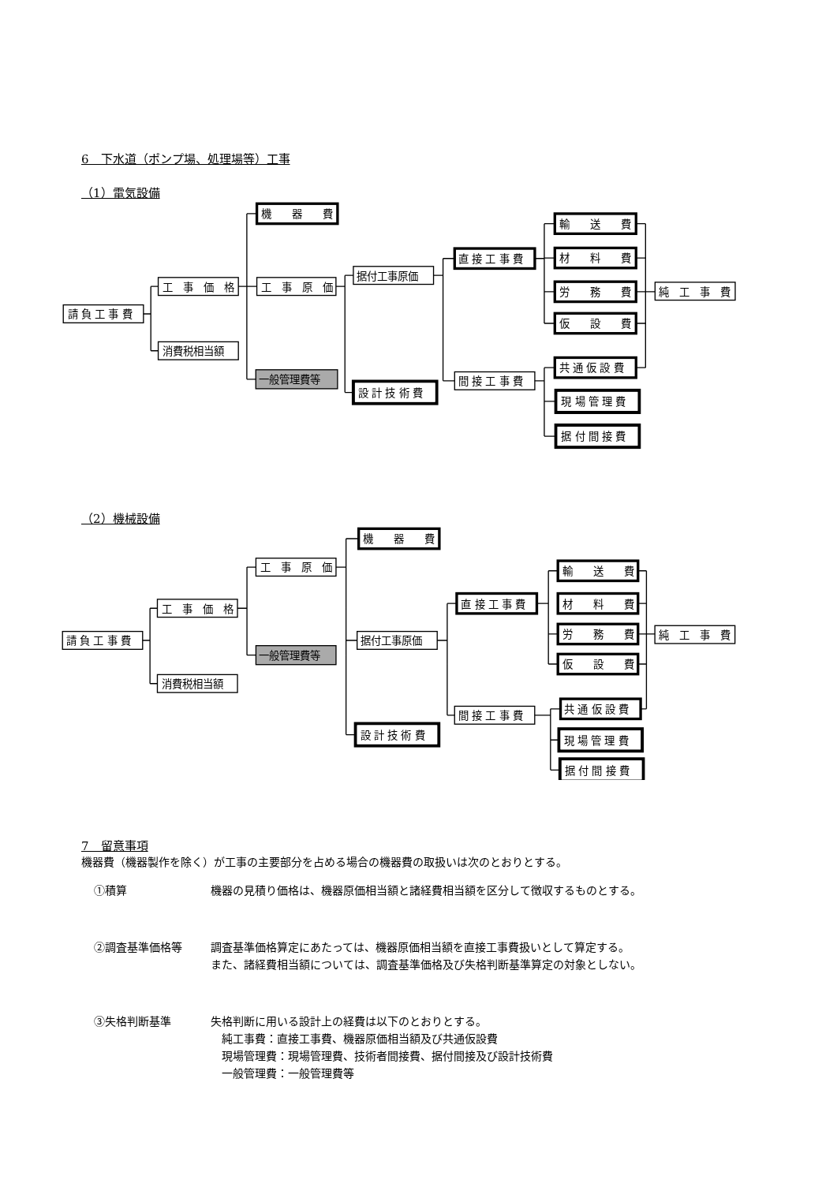6　下水道（ポンプ場、処理場等）工事
（1）電気設備
請 負 工 事 費
工　事　価　格
消費税相当額
機　　器　　費
工　事　原　価
一般管理費等
据付工事原価
設 計 技 術 費
直 接 工 事 費
間 接 工 事 費
輸　　送　　費
材　　料　　費
労　　務　　費
仮　　設　　費
共 通 仮 設 費
現 場 管 理 費
据 付 間 接 費
純　工　事　費
（2）機械設備
請 負 工 事 費
工　事　価　格
消費税相当額
工　事　原　価
一般管理費等
機　　器　　費
据付工事原価
設 計 技 術 費
直 接 工 事 費
間 接 工 事 費
輸　　送　　費
材　　料　　費
労　　務　　費
仮　　設　　費
共 通 仮 設 費
現 場 管 理 費
据 付 間 接 費
純　工　事　費
7　留意事項
機器費（機器製作を除く）が工事の主要部分を占める場合の機器費の取扱いは次のとおりとする。
①積算 機器の見積り価格は、機器原価相当額と諸経費相当額を区分して徴収するものとする。
②調査基準価格等 調査基準価格算定にあたっては、機器原価相当額を直接工事費扱いとして算定する。
また、諸経費相当額については、調査基準価格及び失格判断基準算定の対象としない。
③失格判断基準 失格判断に用いる設計上の経費は以下のとおりとする。
　純工事費：直接工事費、機器原価相当額及び共通仮設費
　現場管理費：現場管理費、技術者間接費、据付間接及び設計技術費
　一般管理費：一般管理費等